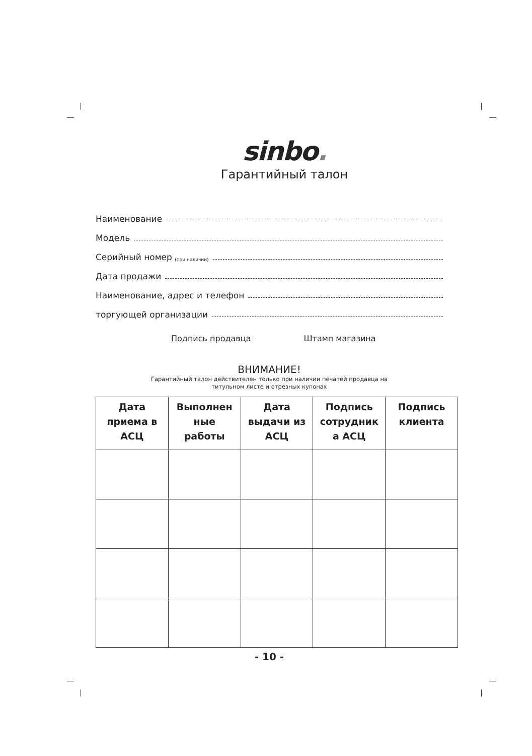sinbo.
Гарантийный талон
Наименование
Модель
Серийный номер (при наличии)
Дата продажи
Наименование, адрес и телефон
торгующей организации
Подпись продавца Штамп магазина
ВНИМАНИЕ!
Гарантийный талон действителен только при наличии печатей продавца на
титульном листе и отрезных купонах
| Дата приема в АСЦ | Выполнен ные работы | Дата выдачи из АСЦ | Подпись сотрудник а АСЦ | Подпись клиента |
| --- | --- | --- | --- | --- |
- 10 -